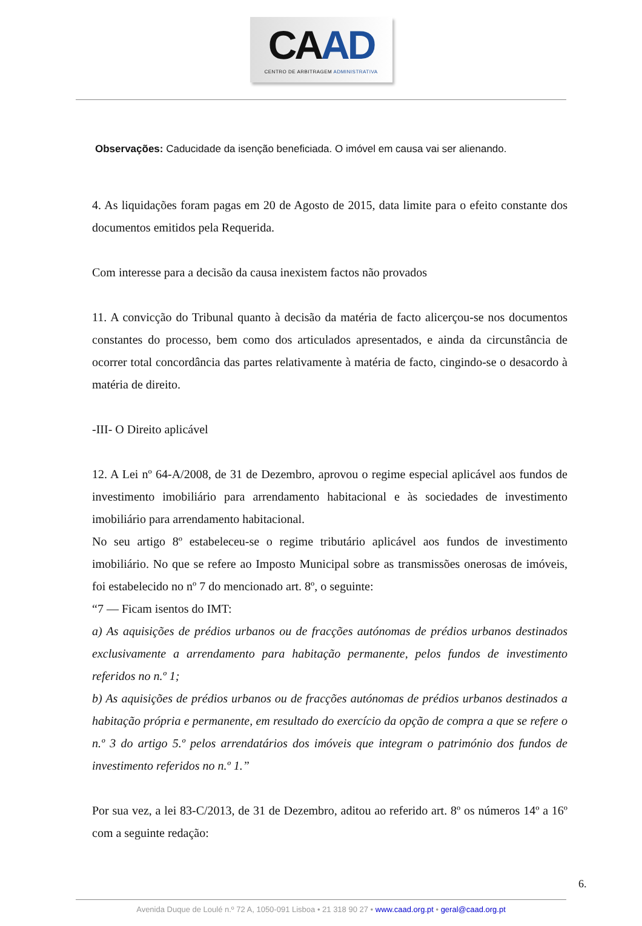CAAD
CENTRO DE ARBITRAGEM ADMINISTRATIVA
Observações: Caducidade da isenção beneficiada. O imóvel em causa vai ser alienando.
4. As liquidações foram pagas em 20 de Agosto de 2015, data limite para o efeito constante dos documentos emitidos pela Requerida.
Com interesse para a decisão da causa inexistem factos não provados
11. A convicção do Tribunal quanto à decisão da matéria de facto alicerçou-se nos documentos constantes do processo, bem como dos articulados apresentados, e ainda da circunstância de ocorrer total concordância das partes relativamente à matéria de facto, cingindo-se o desacordo à matéria de direito.
-III- O Direito aplicável
12. A Lei nº 64-A/2008, de 31 de Dezembro, aprovou o regime especial aplicável aos fundos de investimento imobiliário para arrendamento habitacional e às sociedades de investimento imobiliário para arrendamento habitacional.
No seu artigo 8º estabeleceu-se o regime tributário aplicável aos fundos de investimento imobiliário. No que se refere ao Imposto Municipal sobre as transmissões onerosas de imóveis, foi estabelecido no nº 7 do mencionado art. 8º, o seguinte:
“7 — Ficam isentos do IMT:
a) As aquisições de prédios urbanos ou de fracções autónomas de prédios urbanos destinados exclusivamente a arrendamento para habitação permanente, pelos fundos de investimento referidos no n.º 1;
b) As aquisições de prédios urbanos ou de fracções autónomas de prédios urbanos destinados a habitação própria e permanente, em resultado do exercício da opção de compra a que se refere o n.º 3 do artigo 5.º pelos arrendatários dos imóveis que integram o património dos fundos de investimento referidos no n.º 1.”
Por sua vez, a lei 83-C/2013, de 31 de Dezembro, aditou ao referido art. 8º os números 14º a 16º com a seguinte redação:
6.
Avenida Duque de Loulé n.º 72 A, 1050-091 Lisboa • 21 318 90 27 • www.caad.org.pt • geral@caad.org.pt